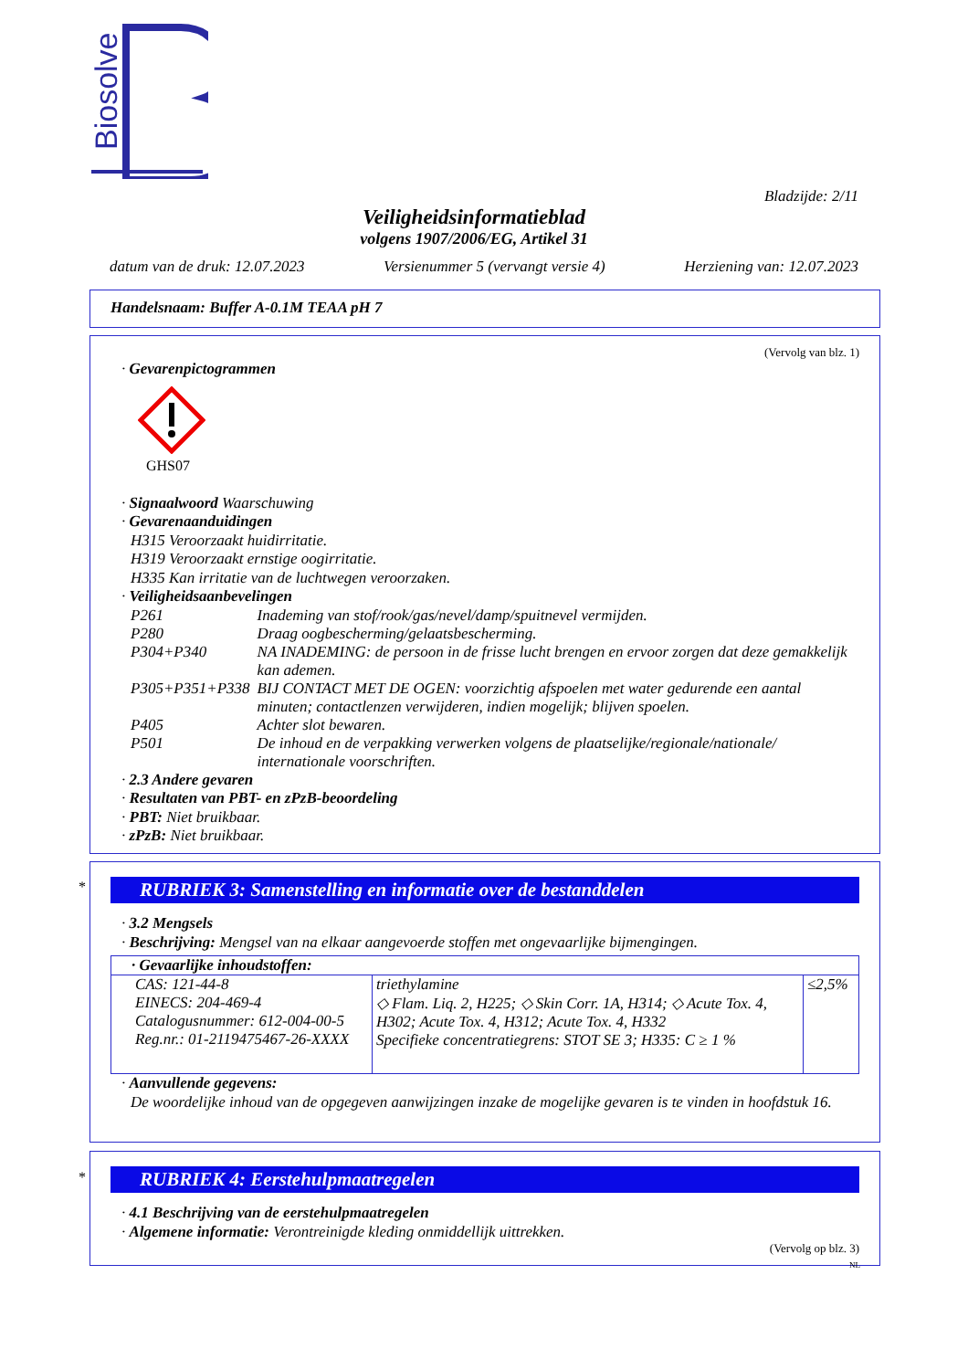Biosolve
Bladzijde: 2/11
Veiligheidsinformatieblad
volgens 1907/2006/EG, Artikel 31
datum van de druk: 12.07.2023 Versienummer 5 (vervangt versie 4) Herziening van: 12.07.2023
Handelsnaam: Buffer A-0.1M TEAA pH 7
(Vervolg van blz. 1)
· Gevarenpictogrammen
GHS07
· Signaalwoord Waarschuwing
· Gevarenaanduidingen
H315 Veroorzaakt huidirritatie.
H319 Veroorzaakt ernstige oogirritatie.
H335 Kan irritatie van de luchtwegen veroorzaken.
· Veiligheidsaanbevelingen
| P261 | Inademing van stof/rook/gas/nevel/damp/spuitnevel vermijden. |
| P280 | Draag oogbescherming/gelaatsbescherming. |
| P304+P340 | NA INADEMING: de persoon in de frisse lucht brengen en ervoor zorgen dat deze gemakkelijk kan ademen. |
| P305+P351+P338 | BIJ CONTACT MET DE OGEN: voorzichtig afspoelen met water gedurende een aantal minuten; contactlenzen verwijderen, indien mogelijk; blijven spoelen. |
| P405 | Achter slot bewaren. |
| P501 | De inhoud en de verpakking verwerken volgens de plaatselijke/regionale/nationale/ internationale voorschriften. |
· 2.3 Andere gevaren
· Resultaten van PBT- en zPzB-beoordeling
· PBT: Niet bruikbaar.
· zPzB: Niet bruikbaar.
RUBRIEK 3: Samenstelling en informatie over de bestanddelen
· 3.2 Mengsels
· Beschrijving: Mengsel van na elkaar aangevoerde stoffen met ongevaarlijke bijmengingen.
| · Gevaarlijke inhoudstoffen: | | |
| CAS: 121-44-8 EINECS: 204-469-4 Catalogusnummer: 612-004-00-5 Reg.nr.: 01-2119475467-26-XXXX | triethylamine ◇ Flam. Liq. 2, H225; ◇ Skin Corr. 1A, H314; ◇ Acute Tox. 4, H302; Acute Tox. 4, H312; Acute Tox. 4, H332 Specifieke concentratiegrens: STOT SE 3; H335: C ≥ 1 % | ≤2,5% |
· Aanvullende gegevens:
De woordelijke inhoud van de opgegeven aanwijzingen inzake de mogelijke gevaren is te vinden in hoofdstuk 16.
*
*
RUBRIEK 4: Eerstehulpmaatregelen
· 4.1 Beschrijving van de eerstehulpmaatregelen
· Algemene informatie: Verontreinigde kleding onmiddellijk uittrekken.
(Vervolg op blz. 3)
NL